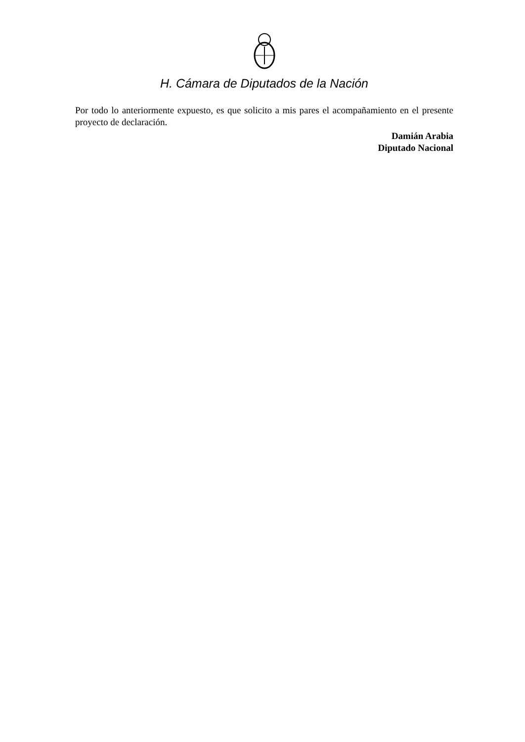H. Cámara de Diputados de la Nación
Por todo lo anteriormente expuesto, es que solicito a mis pares el acompañamiento en el presente proyecto de declaración.
Damián Arabia
Diputado Nacional